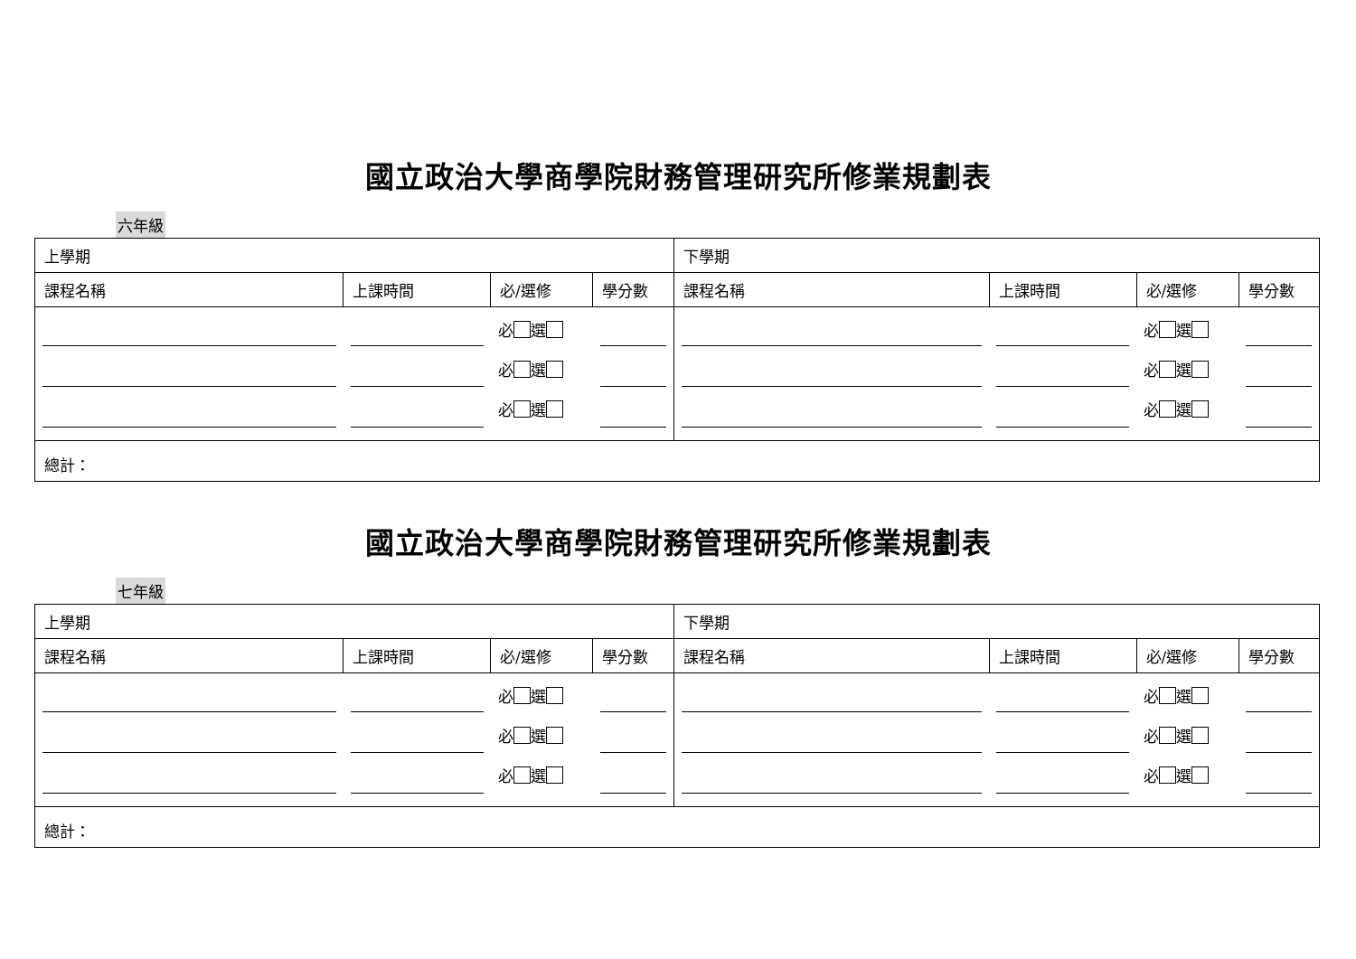國立政治大學商學院財務管理研究所修業規劃表
六年級
| 上學期 | | | | 下學期 | | | |
| --- | --- | --- | --- | --- | --- | --- | --- |
| 課程名稱 | 上課時間 | 必/選修 | 學分數 | 課程名稱 | 上課時間 | 必/選修 | 學分數 |
| | | 必 選 必 選 必 選 | | | | 必 選 必 選 必 選 | |
| 總計： | | | | | | | |
國立政治大學商學院財務管理研究所修業規劃表
七年級
| 上學期 | | | | 下學期 | | | |
| --- | --- | --- | --- | --- | --- | --- | --- |
| 課程名稱 | 上課時間 | 必/選修 | 學分數 | 課程名稱 | 上課時間 | 必/選修 | 學分數 |
| | | 必 選 必 選 必 選 | | | | 必 選 必 選 必 選 | |
| 總計： | | | | | | | |